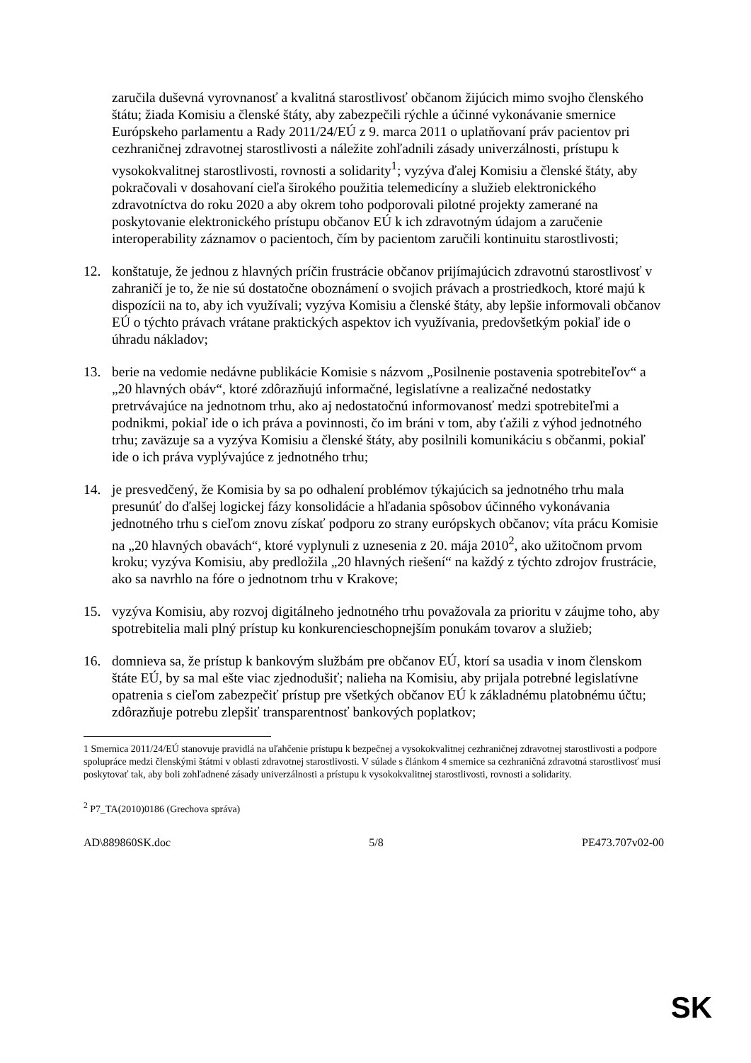zaručila duševná vyrovnanosť a kvalitná starostlivosť občanom žijúcich mimo svojho členského štátu; žiada Komisiu a členské štáty, aby zabezpečili rýchle a účinné vykonávanie smernice Európskeho parlamentu a Rady 2011/24/EÚ z 9. marca 2011 o uplatňovaní práv pacientov pri cezhraničnej zdravotnej starostlivosti a náležite zohľadnili zásady univerzálnosti, prístupu k vysokokvalitnej starostlivosti, rovnosti a solidarity<sup>1</sup>; vyzýva ďalej Komisiu a členské štáty, aby pokračovali v dosahovaní cieľa širokého použitia telemedicíny a služieb elektronického zdravotníctva do roku 2020 a aby okrem toho podporovali pilotné projekty zamerané na poskytovanie elektronického prístupu občanov EÚ k ich zdravotným údajom a zaručenie interoperability záznamov o pacientoch, čím by pacientom zaručili kontinuitu starostlivosti;
12. konštatuje, že jednou z hlavných príčin frustrácie občanov prijímajúcich zdravotnú starostlivosť v zahraničí je to, že nie sú dostatočne oboznámení o svojich právach a prostriedkoch, ktoré majú k dispozícii na to, aby ich využívali; vyzýva Komisiu a členské štáty, aby lepšie informovali občanov EÚ o týchto právach vrátane praktických aspektov ich využívania, predovšetkým pokiaľ ide o úhradu nákladov;
13. berie na vedomie nedávne publikácie Komisie s názvom „Posilnenie postavenia spotrebiteľov“ a „20 hlavných obáv“, ktoré zdôrazňujú informačné, legislatívne a realizačné nedostatky pretrvávajúce na jednotnom trhu, ako aj nedostatočnú informovanosť medzi spotrebiteľmi a podnikmi, pokiaľ ide o ich práva a povinnosti, čo im bráni v tom, aby ťažili z výhod jednotného trhu; zaväzuje sa a vyzýva Komisiu a členské štáty, aby posilnili komunikáciu s občanmi, pokiaľ ide o ich práva vyplývajúce z jednotného trhu;
14. je presvedčený, že Komisia by sa po odhalení problémov týkajúcich sa jednotného trhu mala presunúť do ďalšej logickej fázy konsolidácie a hľadania spôsobov účinného vykonávania jednotného trhu s cieľom znovu získať podporu zo strany európskych občanov; víta prácu Komisie na „20 hlavných obavách“, ktoré vyplynuli z uznesenia z 20. mája 2010<sup>2</sup>, ako užitočnom prvom kroku; vyzýva Komisiu, aby predložila „20 hlavných riešení“ na každý z týchto zdrojov frustrácie, ako sa navrhlo na fóre o jednotnom trhu v Krakove;
15. vyzýva Komisiu, aby rozvoj digitálneho jednotného trhu považovala za prioritu v záujme toho, aby spotrebitelia mali plný prístup ku konkurencieschopnejším ponukám tovarov a služieb;
16. domnieva sa, že prístup k bankovým službám pre občanov EÚ, ktorí sa usadia v inom členskom štáte EÚ, by sa mal ešte viac zjednodušiť; nalieha na Komisiu, aby prijala potrebné legislatívne opatrenia s cieľom zabezpečiť prístup pre všetkých občanov EÚ k základnému platobnému účtu; zdôrazňuje potrebu zlepšiť transparentnosť bankových poplatkov;
1 Smernica 2011/24/EÚ stanovuje pravidlá na uľahčenie prístupu k bezpečnej a vysokokvalitnej cezhraničnej zdravotnej starostlivosti a podpore spolupráce medzi členskými štátmi v oblasti zdravotnej starostlivosti. V súlade s článkom 4 smernice sa cezhraničná zdravotná starostlivosť musí poskytovať tak, aby boli zohľadnené zásady univerzálnosti a prístupu k vysokokvalitnej starostlivosti, rovnosti a solidarity.
<sup>2</sup> P7_TA(2010)0186 (Grechova správa)
AD\889860SK.doc 5/8 PE473.707v02-00
SK